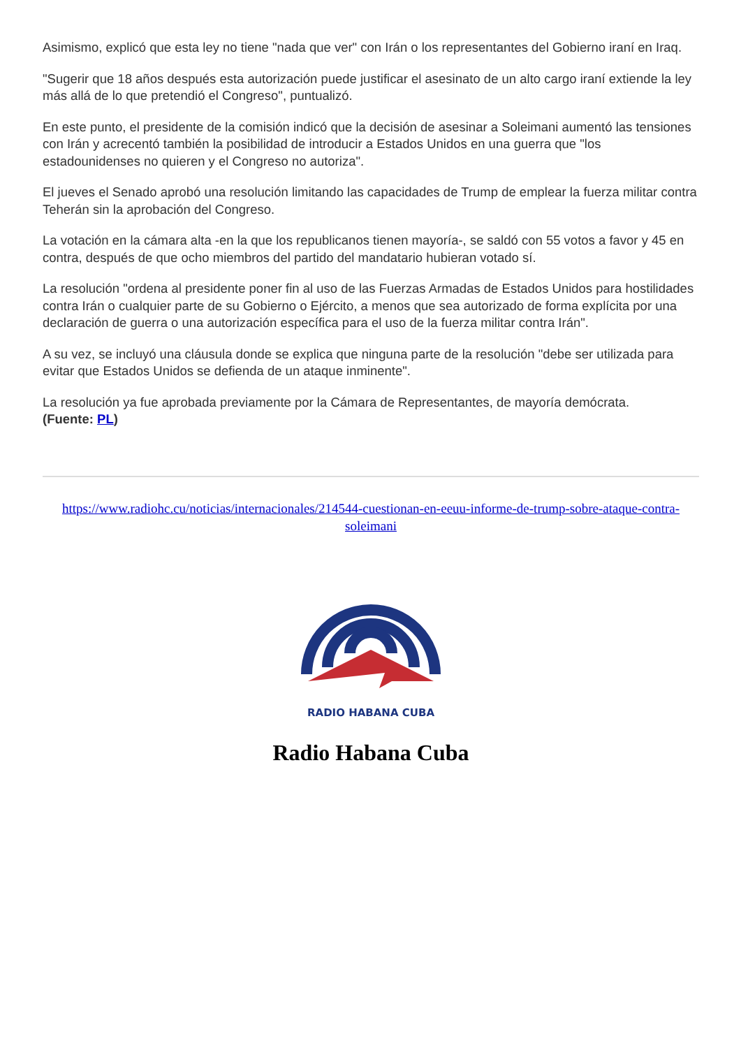Asimismo, explicó que esta ley no tiene "nada que ver" con Irán o los representantes del Gobierno iraní en Iraq.
"Sugerir que 18 años después esta autorización puede justificar el asesinato de un alto cargo iraní extiende la ley más allá de lo que pretendió el Congreso", puntualizó.
En este punto, el presidente de la comisión indicó que la decisión de asesinar a Soleimani aumentó las tensiones con Irán y acrecentó también la posibilidad de introducir a Estados Unidos en una guerra que "los estadounidenses no quieren y el Congreso no autoriza".
El jueves el Senado aprobó una resolución limitando las capacidades de Trump de emplear la fuerza militar contra Teherán sin la aprobación del Congreso.
La votación en la cámara alta -en la que los republicanos tienen mayoría-, se saldó con 55 votos a favor y 45 en contra, después de que ocho miembros del partido del mandatario hubieran votado sí.
La resolución "ordena al presidente poner fin al uso de las Fuerzas Armadas de Estados Unidos para hostilidades contra Irán o cualquier parte de su Gobierno o Ejército, a menos que sea autorizado de forma explícita por una declaración de guerra o una autorización específica para el uso de la fuerza militar contra Irán".
A su vez, se incluyó una cláusula donde se explica que ninguna parte de la resolución "debe ser utilizada para evitar que Estados Unidos se defienda de un ataque inminente".
La resolución ya fue aprobada previamente por la Cámara de Representantes, de mayoría demócrata.
(Fuente: PL)
https://www.radiohc.cu/noticias/internacionales/214544-cuestionan-en-eeuu-informe-de-trump-sobre-ataque-contra-soleimani
RADIO HABANA CUBA
Radio Habana Cuba